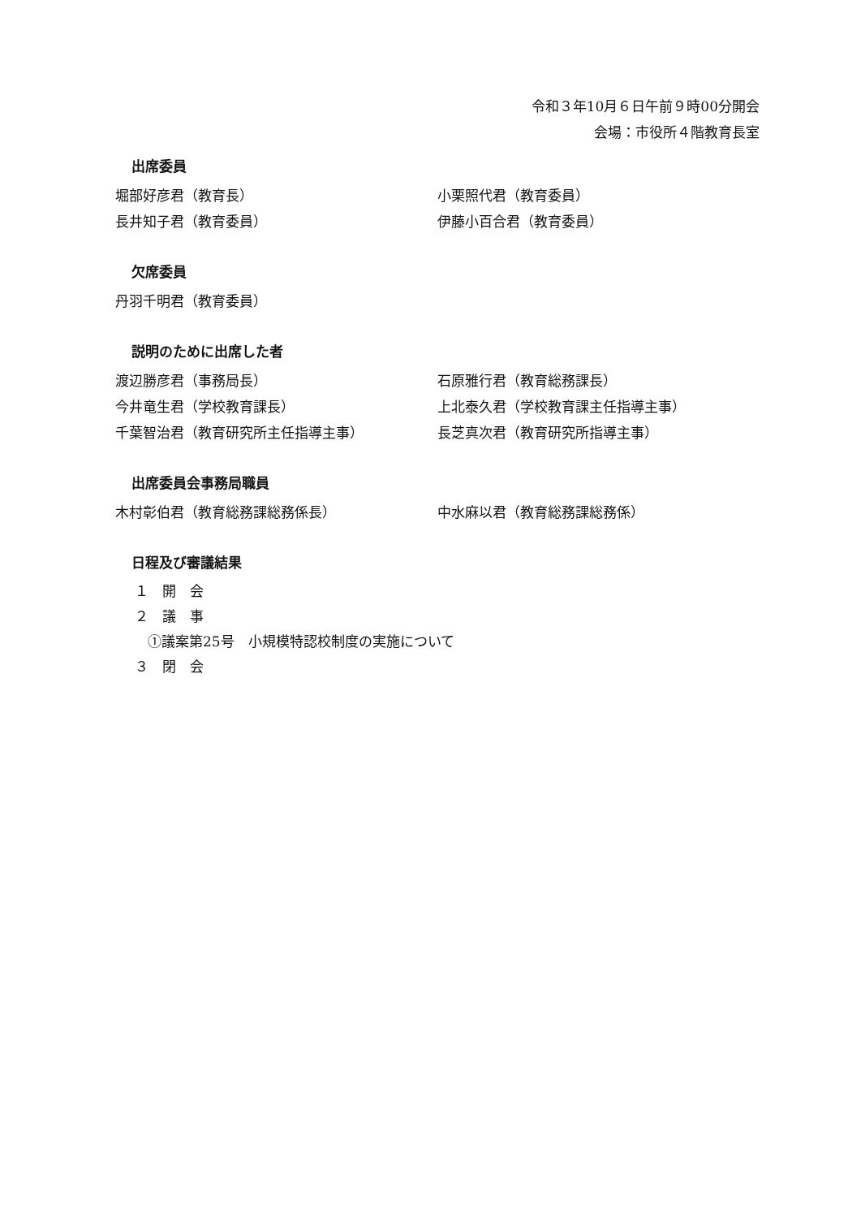令和３年10月６日午前９時00分開会
会場：市役所４階教育長室
出席委員
堀部好彦君（教育長） 小栗照代君（教育委員）
長井知子君（教育委員） 伊藤小百合君（教育委員）
欠席委員
丹羽千明君（教育委員）
説明のために出席した者
渡辺勝彦君（事務局長） 石原雅行君（教育総務課長）
今井竜生君（学校教育課長） 上北泰久君（学校教育課主任指導主事）
千葉智治君（教育研究所主任指導主事） 長芝真次君（教育研究所指導主事）
出席委員会事務局職員
木村彰伯君（教育総務課総務係長） 中水麻以君（教育総務課総務係）
日程及び審議結果
１　開　会
２　議　事
①議案第25号　小規模特認校制度の実施について
３　閉　会